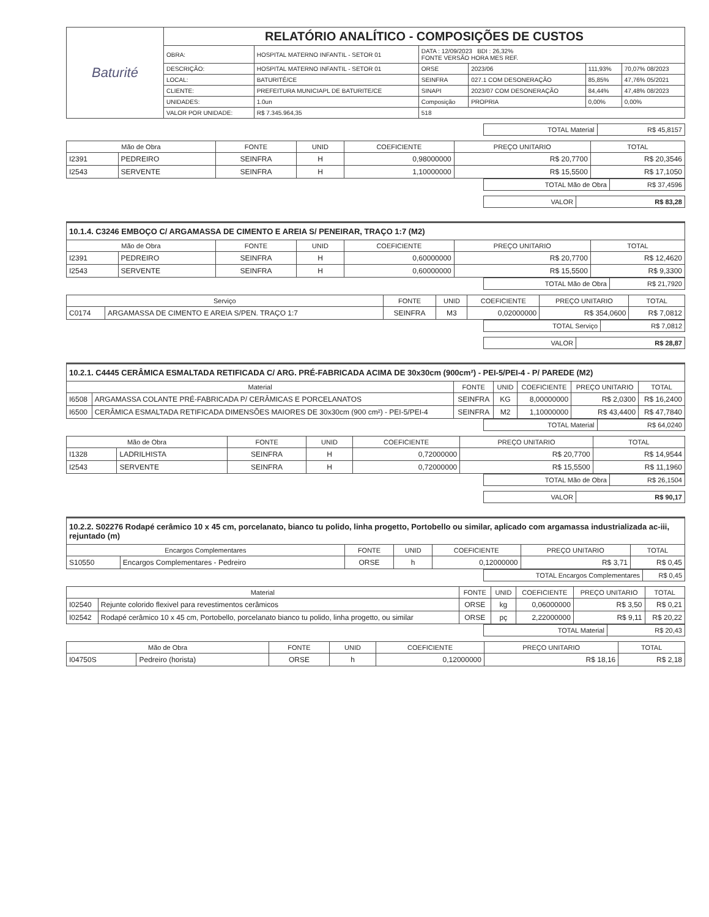| Baturité | RELATÓRIO ANALÍTICO - COMPOSIÇÕES DE CUSTOS | | | | | |
| | OBRA: | HOSPITAL MATERNO INFANTIL - SETOR 01 | DATA : 12/09/2023 BDI : 26,32% FONTE VERSÃO HORA MES REF. | | | |
| | DESCRIÇÃO: | HOSPITAL MATERNO INFANTIL - SETOR 01 | ORSE | 2023/06 | 111,93% | 70,07% 08/2023 |
| | LOCAL: | BATURITÉ/CE | SEINFRA | 027.1 COM DESONERAÇÃO | 85,85% | 47,76% 05/2021 |
| | CLIENTE: | PREFEITURA MUNICIAPL DE BATURITE/CE | SINAPI | 2023/07 COM DESONERAÇÃO | 84,44% | 47,48% 08/2023 |
| | UNIDADES: | 1.0un | Composição | PROPRIA | 0,00% | 0,00% |
| | VALOR POR UNIDADE: | R$ 7.345.964,35 | 518 | | | |
| TOTAL Material | R$ 45,8157 |
| Mão de Obra | | FONTE | UNID | COEFICIENTE | PREÇO UNITARIO | TOTAL |
| --- | --- | --- | --- | --- | --- | --- |
| I2391 | PEDREIRO | SEINFRA | H | 0,98000000 | R$ 20,7700 | R$ 20,3546 |
| I2543 | SERVENTE | SEINFRA | H | 1,10000000 | R$ 15,5500 | R$ 17,1050 |
| TOTAL Mão de Obra | R$ 37,4596 |
| VALOR | R$ 83,28 |
10.1.4. C3246 EMBOÇO C/ ARGAMASSA DE CIMENTO E AREIA S/ PENEIRAR, TRAÇO 1:7 (M2)
| Mão de Obra | | FONTE | UNID | COEFICIENTE | PREÇO UNITARIO | TOTAL |
| --- | --- | --- | --- | --- | --- | --- |
| I2391 | PEDREIRO | SEINFRA | H | 0,60000000 | R$ 20,7700 | R$ 12,4620 |
| I2543 | SERVENTE | SEINFRA | H | 0,60000000 | R$ 15,5500 | R$ 9,3300 |
| TOTAL Mão de Obra | R$ 21,7920 |
| Serviço | | FONTE | UNID | COEFICIENTE | PREÇO UNITARIO | TOTAL |
| --- | --- | --- | --- | --- | --- | --- |
| C0174 | ARGAMASSA DE CIMENTO E AREIA S/PEN. TRAÇO 1:7 | SEINFRA | M3 | 0,02000000 | R$ 354,0600 | R$ 7,0812 |
| TOTAL Serviço | R$ 7,0812 |
| VALOR | R$ 28,87 |
10.2.1. C4445 CERÂMICA ESMALTADA RETIFICADA C/ ARG. PRÉ-FABRICADA ACIMA DE 30x30cm (900cm²) - PEI-5/PEI-4 - P/ PAREDE (M2)
| Material | | FONTE | UNID | COEFICIENTE | PREÇO UNITARIO | TOTAL |
| --- | --- | --- | --- | --- | --- | --- |
| I6508 | ARGAMASSA COLANTE PRÉ-FABRICADA P/ CERÂMICAS E PORCELANATOS | SEINFRA | KG | 8,00000000 | R$ 2,0300 | R$ 16,2400 |
| I6500 | CERÂMICA ESMALTADA RETIFICADA DIMENSÕES MAIORES DE 30x30cm (900 cm²) - PEI-5/PEI-4 | SEINFRA | M2 | 1,10000000 | R$ 43,4400 | R$ 47,7840 |
| TOTAL Material | R$ 64,0240 |
| Mão de Obra | | FONTE | UNID | COEFICIENTE | PREÇO UNITARIO | TOTAL |
| --- | --- | --- | --- | --- | --- | --- |
| I1328 | LADRILHISTA | SEINFRA | H | 0,72000000 | R$ 20,7700 | R$ 14,9544 |
| I2543 | SERVENTE | SEINFRA | H | 0,72000000 | R$ 15,5500 | R$ 11,1960 |
| TOTAL Mão de Obra | R$ 26,1504 |
| VALOR | R$ 90,17 |
10.2.2. S02276 Rodapé cerâmico 10 x 45 cm, porcelanato, bianco tu polido, linha progetto, Portobello ou similar, aplicado com argamassa industrializada ac-iii, rejuntado (m)
| Encargos Complementares | | FONTE | UNID | COEFICIENTE | PREÇO UNITARIO | TOTAL |
| --- | --- | --- | --- | --- | --- | --- |
| S10550 | Encargos Complementares - Pedreiro | ORSE | h | 0,12000000 | R$ 3,71 | R$ 0,45 |
| TOTAL Encargos Complementares | R$ 0,45 |
| Material | | FONTE | UNID | COEFICIENTE | PREÇO UNITARIO | TOTAL |
| --- | --- | --- | --- | --- | --- | --- |
| I02540 | Rejunte colorido flexivel para revestimentos cerâmicos | ORSE | kg | 0,06000000 | R$ 3,50 | R$ 0,21 |
| I02542 | Rodapé cerâmico 10 x 45 cm, Portobello, porcelanato bianco tu polido, linha progetto, ou similar | ORSE | pç | 2,22000000 | R$ 9,11 | R$ 20,22 |
| TOTAL Material | R$ 20,43 |
| Mão de Obra | | FONTE | UNID | COEFICIENTE | PREÇO UNITARIO | TOTAL |
| --- | --- | --- | --- | --- | --- | --- |
| I04750S | Pedreiro (horista) | ORSE | h | 0,12000000 | R$ 18,16 | R$ 2,18 |